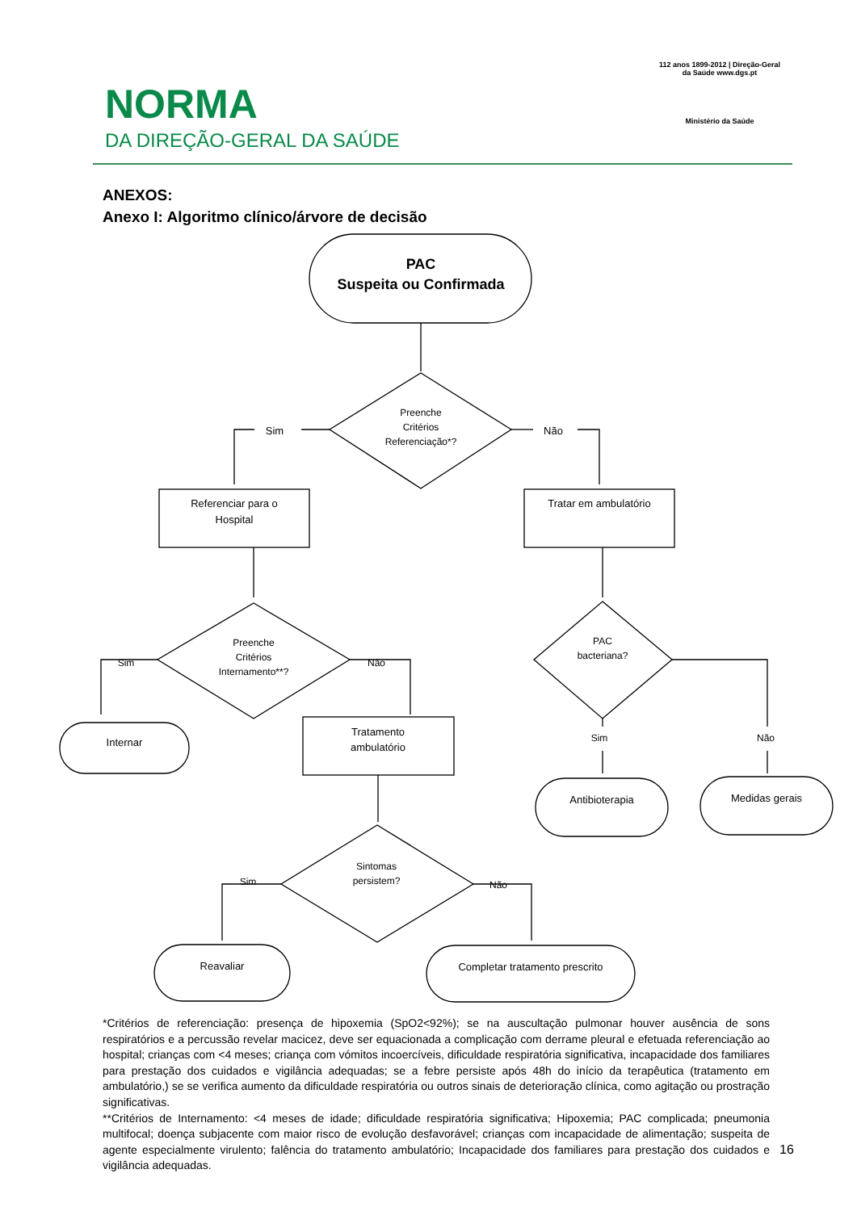NORMA
DA DIREÇÃO-GERAL DA SAÚDE
112 anos 1899-2012 | Direção-Geral da Saúde www.dgs.pt
Ministério da Saúde
ANEXOS:
Anexo I: Algoritmo clínico/árvore de decisão
PAC
Suspeita ou Confirmada
Preenche
Critérios
Referenciação*?
Sim
Não
Referenciar para o
Hospital
Tratar em ambulatório
Preenche
Critérios
Internamento**?
Sim
Não
PAC
bacteriana?
Internar
Tratamento
ambulatório
Sim
Não
Antibioterapia
Medidas gerais
Sintomas
persistem?
Sim
Não
Reavaliar
Completar tratamento prescrito
*Critérios de referenciação: presença de hipoxemia (SpO2<92%); se na auscultação pulmonar houver ausência de sons respiratórios e a percussão revelar macicez, deve ser equacionada a complicação com derrame pleural e efetuada referenciação ao hospital; crianças com <4 meses; criança com vómitos incoercíveis, dificuldade respiratória significativa, incapacidade dos familiares para prestação dos cuidados e vigilância adequadas; se a febre persiste após 48h do início da terapêutica (tratamento em ambulatório,) se se verifica aumento da dificuldade respiratória ou outros sinais de deterioração clínica, como agitação ou prostração significativas.
**Critérios de Internamento: <4 meses de idade; dificuldade respiratória significativa; Hipoxemia; PAC complicada; pneumonia multifocal; doença subjacente com maior risco de evolução desfavorável; crianças com incapacidade de alimentação; suspeita de agente especialmente virulento; falência do tratamento ambulatório; Incapacidade dos familiares para prestação dos cuidados e vigilância adequadas.
16